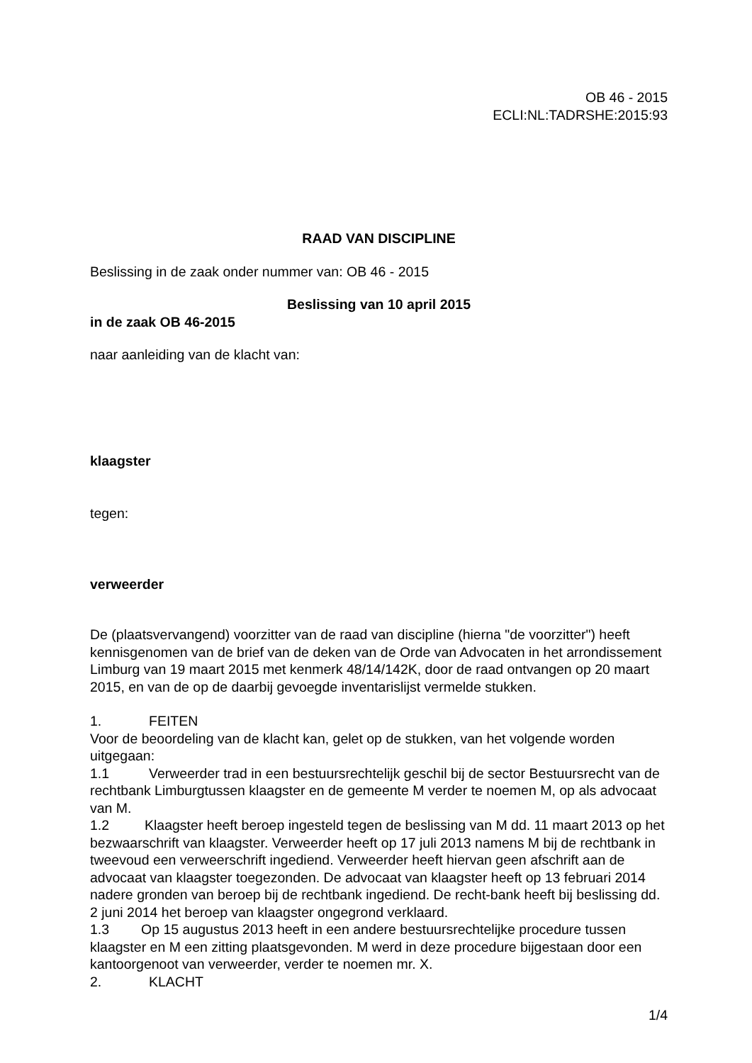OB 46 - 2015
ECLI:NL:TADRSHE:2015:93
RAAD VAN DISCIPLINE
Beslissing in de zaak onder nummer van: OB 46 - 2015
Beslissing van 10 april 2015
in de zaak OB 46-2015
naar aanleiding van de klacht van:
klaagster
tegen:
verweerder
De (plaatsvervangend) voorzitter van de raad van discipline (hierna "de voorzitter") heeft kennisgenomen van de brief van de deken van de Orde van Advocaten in het arrondissement Limburg van 19 maart 2015 met kenmerk 48/14/142K, door de raad ontvangen op 20 maart 2015, en van de op de daarbij gevoegde inventarislijst vermelde stukken.
1. FEITEN
Voor de beoordeling van de klacht kan, gelet op de stukken, van het volgende worden uitgegaan:
1.1 Verweerder trad in een bestuursrechtelijk geschil bij de sector Bestuursrecht van de rechtbank Limburgtussen klaagster en de gemeente M verder te noemen M, op als advocaat van M.
1.2 Klaagster heeft beroep ingesteld tegen de beslissing van M dd. 11 maart 2013 op het bezwaarschrift van klaagster. Verweerder heeft op 17 juli 2013 namens M bij de rechtbank in tweevoud een verweerschrift ingediend. Verweerder heeft hiervan geen afschrift aan de advocaat van klaagster toegezonden. De advocaat van klaagster heeft op 13 februari 2014 nadere gronden van beroep bij de rechtbank ingediend. De recht-bank heeft bij beslissing dd. 2 juni 2014 het beroep van klaagster ongegrond verklaard.
1.3 Op 15 augustus 2013 heeft in een andere bestuursrechtelijke procedure tussen klaagster en M een zitting plaatsgevonden. M werd in deze procedure bijgestaan door een kantoorgenoot van verweerder, verder te noemen mr. X.
2. KLACHT
1/4